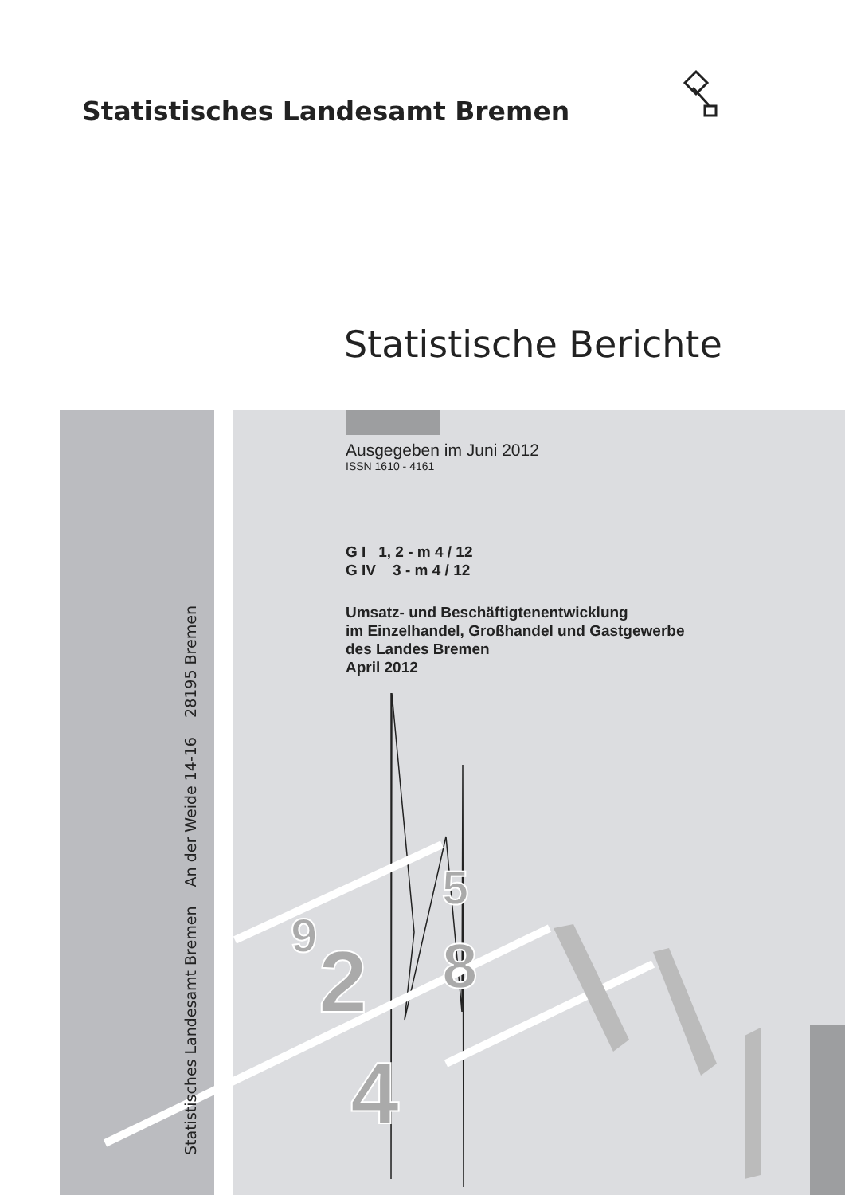Statistisches Landesamt Bremen
Statistische Berichte
2
4
8
5
9
Statistisches Landesamt Bremen An der Weide 14-16 28195 Bremen
Ausgegeben im Juni 2012
ISSN 1610 - 4161
G I 1, 2 - m 4 / 12
G IV 3 - m 4 / 12
Umsatz- und Beschäftigtenentwicklung
im Einzelhandel, Großhandel und Gastgewerbe
des Landes Bremen
April 2012